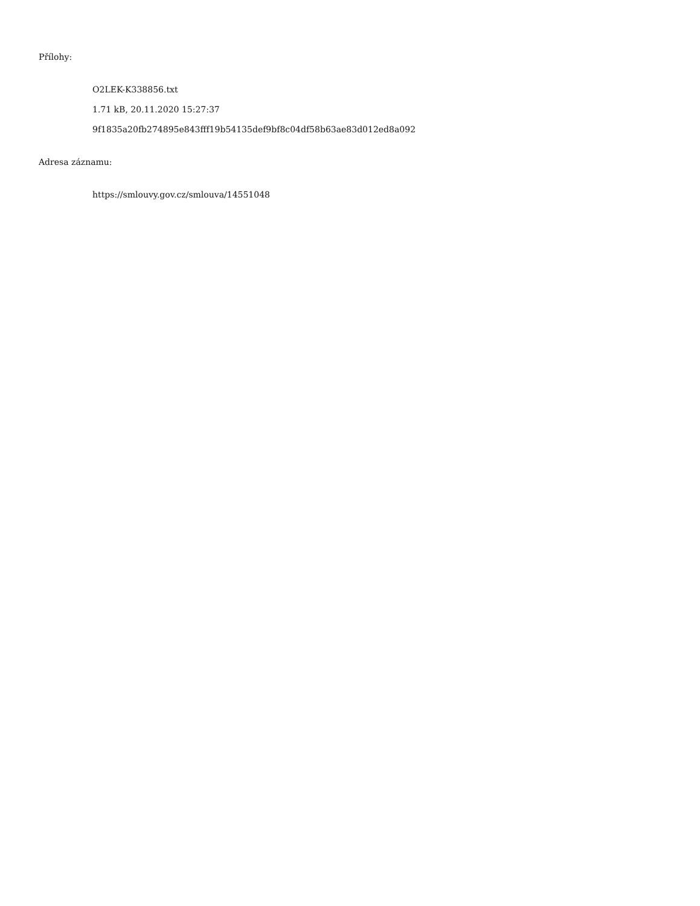Přílohy:
O2LEK-K338856.txt
1.71 kB, 20.11.2020 15:27:37
9f1835a20fb274895e843fff19b54135def9bf8c04df58b63ae83d012ed8a092
Adresa záznamu:
https://smlouvy.gov.cz/smlouva/14551048